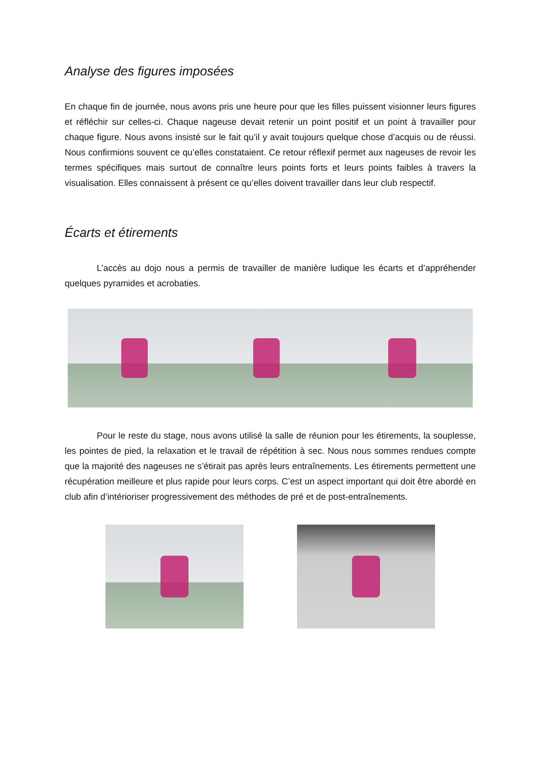Analyse des figures imposées
En chaque fin de journée, nous avons pris une heure pour que les filles puissent visionner leurs figures et réfléchir sur celles-ci. Chaque nageuse devait retenir un point positif et un point à travailler pour chaque figure. Nous avons insisté sur le fait qu’il y avait toujours quelque chose d’acquis ou de réussi. Nous confirmions souvent ce qu’elles constataient. Ce retour réflexif permet aux nageuses de revoir les termes spécifiques mais surtout de connaître leurs points forts et leurs points faibles à travers la visualisation. Elles connaissent à présent ce qu’elles doivent travailler dans leur club respectif.
Écarts et étirements
L’accès au dojo nous a permis de travailler de manière ludique les écarts et d’appréhender quelques pyramides et acrobaties.
Pour le reste du stage, nous avons utilisé la salle de réunion pour les étirements, la souplesse, les pointes de pied, la relaxation et le travail de répétition à sec. Nous nous sommes rendues compte que la majorité des nageuses ne s’étirait pas après leurs entraînements. Les étirements permettent une récupération meilleure et plus rapide pour leurs corps. C’est un aspect important qui doit être abordé en club afin d’intérioriser progressivement des méthodes de pré et de post-entraînements.